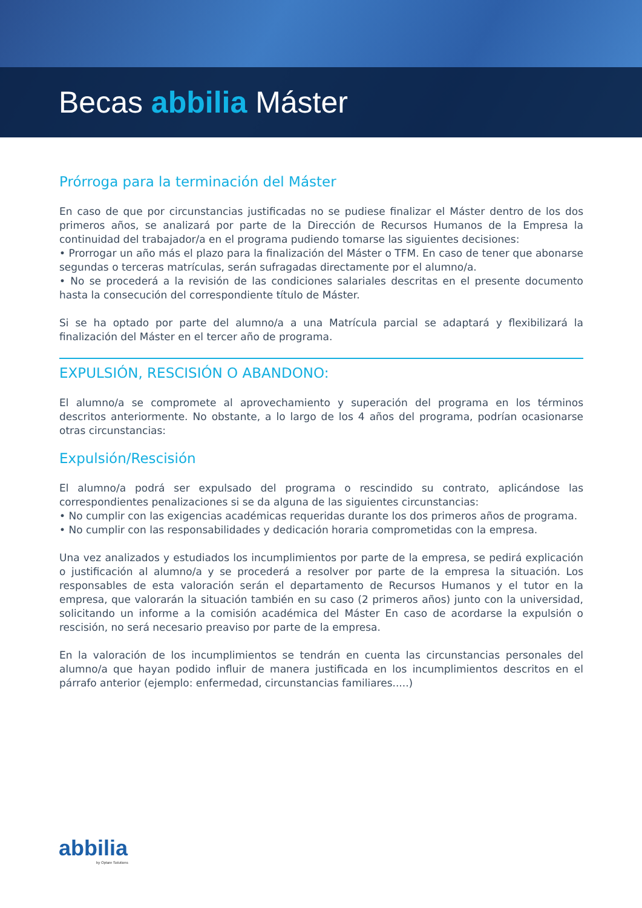Becas abbilia Máster
Prórroga para la terminación del Máster
En caso de que por circunstancias justificadas no se pudiese finalizar el Máster dentro de los dos primeros años, se analizará por parte de la Dirección de Recursos Humanos de la Empresa la continuidad del trabajador/a en el programa pudiendo tomarse las siguientes decisiones:
• Prorrogar un año más el plazo para la finalización del Máster o TFM. En caso de tener que abonarse segundas o terceras matrículas, serán sufragadas directamente por el alumno/a.
• No se procederá a la revisión de las condiciones salariales descritas en el presente documento hasta la consecución del correspondiente título de Máster.
Si se ha optado por parte del alumno/a a una Matrícula parcial se adaptará y flexibilizará la finalización del Máster en el tercer año de programa.
EXPULSIÓN, RESCISIÓN O ABANDONO:
El alumno/a se compromete al aprovechamiento y superación del programa en los términos descritos anteriormente. No obstante, a lo largo de los 4 años del programa, podrían ocasionarse otras circunstancias:
Expulsión/Rescisión
El alumno/a podrá ser expulsado del programa o rescindido su contrato, aplicándose las correspondientes penalizaciones si se da alguna de las siguientes circunstancias:
• No cumplir con las exigencias académicas requeridas durante los dos primeros años de programa.
• No cumplir con las responsabilidades y dedicación horaria comprometidas con la empresa.
Una vez analizados y estudiados los incumplimientos por parte de la empresa, se pedirá explicación o justificación al alumno/a y se procederá a resolver por parte de la empresa la situación. Los responsables de esta valoración serán el departamento de Recursos Humanos y el tutor en la empresa, que valorarán la situación también en su caso (2 primeros años) junto con la universidad, solicitando un informe a la comisión académica del Máster En caso de acordarse la expulsión o rescisión, no será necesario preaviso por parte de la empresa.
En la valoración de los incumplimientos se tendrán en cuenta las circunstancias personales del alumno/a que hayan podido influir de manera justificada en los incumplimientos descritos en el párrafo anterior (ejemplo: enfermedad, circunstancias familiares.....)
abbilia
by Optare Solutions